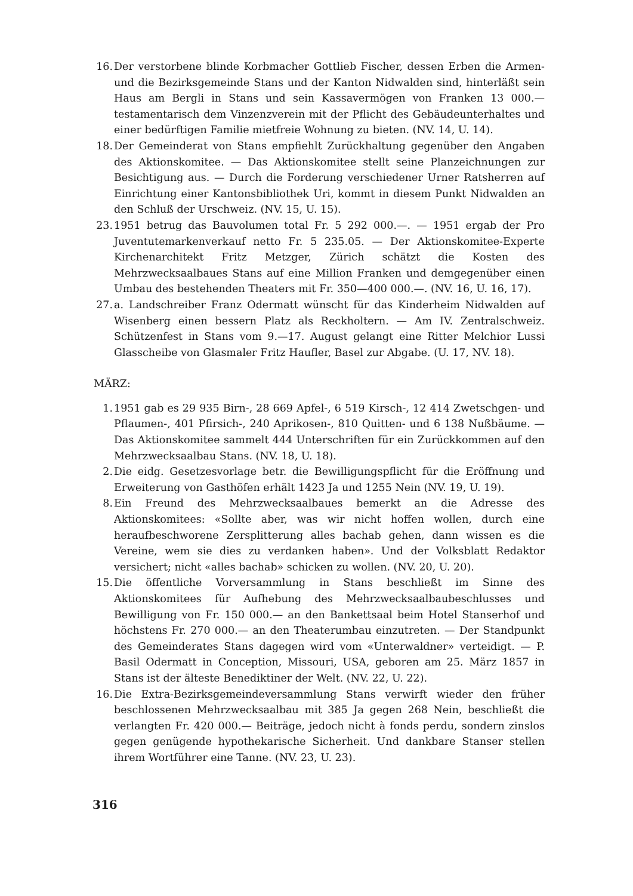16. Der verstorbene blinde Korbmacher Gottlieb Fischer, dessen Erben die Armen- und die Bezirksgemeinde Stans und der Kanton Nidwalden sind, hinterläßt sein Haus am Bergli in Stans und sein Kassavermögen von Franken 13 000.— testamentarisch dem Vinzenzverein mit der Pflicht des Gebäudeunterhaltes und einer bedürftigen Familie mietfreie Wohnung zu bieten. (NV. 14, U. 14).
18. Der Gemeinderat von Stans empfiehlt Zurückhaltung gegenüber den Angaben des Aktionskomitee. — Das Aktionskomitee stellt seine Planzeichnungen zur Besichtigung aus. — Durch die Forderung verschiedener Urner Ratsherren auf Einrichtung einer Kantonsbibliothek Uri, kommt in diesem Punkt Nidwalden an den Schluß der Urschweiz. (NV. 15, U. 15).
23. 1951 betrug das Bauvolumen total Fr. 5 292 000.—. — 1951 ergab der Pro Juventutemarkenverkauf netto Fr. 5 235.05. — Der Aktionskomitee-Experte Kirchenarchitekt Fritz Metzger, Zürich schätzt die Kosten des Mehrzwecksaalbaues Stans auf eine Million Franken und demgegenüber einen Umbau des bestehenden Theaters mit Fr. 350—400 000.—. (NV. 16, U. 16, 17).
27. a. Landschreiber Franz Odermatt wünscht für das Kinderheim Nidwalden auf Wisenberg einen bessern Platz als Reckholtern. — Am IV. Zentralschweiz. Schützenfest in Stans vom 9.—17. August gelangt eine Ritter Melchior Lussi Glasscheibe von Glasmaler Fritz Haufler, Basel zur Abgabe. (U. 17, NV. 18).
MÄRZ:
1. 1951 gab es 29 935 Birn-, 28 669 Apfel-, 6 519 Kirsch-, 12 414 Zwetschgen- und Pflaumen-, 401 Pfirsich-, 240 Aprikosen-, 810 Quitten- und 6 138 Nußbäume. — Das Aktionskomitee sammelt 444 Unterschriften für ein Zurückkommen auf den Mehrzwecksaalbau Stans. (NV. 18, U. 18).
2. Die eidg. Gesetzesvorlage betr. die Bewilligungspflicht für die Eröffnung und Erweiterung von Gasthöfen erhält 1423 Ja und 1255 Nein (NV. 19, U. 19).
8. Ein Freund des Mehrzwecksaalbaues bemerkt an die Adresse des Aktionskomitees: «Sollte aber, was wir nicht hoffen wollen, durch eine heraufbeschworene Zersplitterung alles bachab gehen, dann wissen es die Vereine, wem sie dies zu verdanken haben». Und der Volksblatt Redaktor versichert; nicht «alles bachab» schicken zu wollen. (NV. 20, U. 20).
15. Die öffentliche Vorversammlung in Stans beschließt im Sinne des Aktionskomitees für Aufhebung des Mehrzwecksaalbaubeschlusses und Bewilligung von Fr. 150 000.— an den Bankettsaal beim Hotel Stanserhof und höchstens Fr. 270 000.— an den Theaterumbau einzutreten. — Der Standpunkt des Gemeinderates Stans dagegen wird vom «Unterwaldner» verteidigt. — P. Basil Odermatt in Conception, Missouri, USA, geboren am 25. März 1857 in Stans ist der älteste Benediktiner der Welt. (NV. 22, U. 22).
16. Die Extra-Bezirksgemeindeversammlung Stans verwirft wieder den früher beschlossenen Mehrzwecksaalbau mit 385 Ja gegen 268 Nein, beschließt die verlangten Fr. 420 000.— Beiträge, jedoch nicht à fonds perdu, sondern zinslos gegen genügende hypothekarische Sicherheit. Und dankbare Stanser stellen ihrem Wortführer eine Tanne. (NV. 23, U. 23).
316